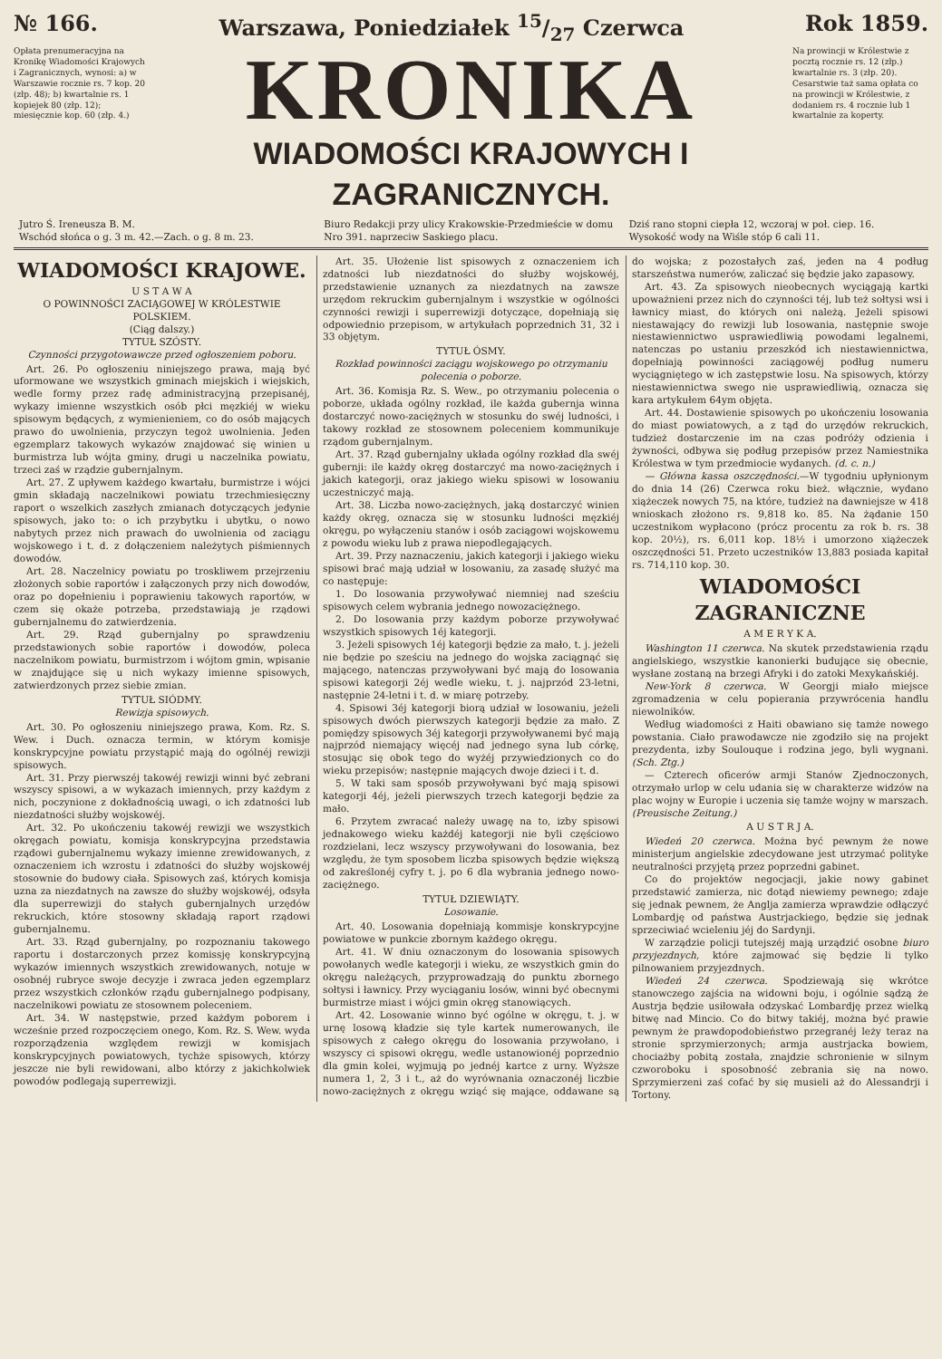№ 166. Warszawa, Poniedziałek 15/27 Czerwca Rok 1859.
Opłata prenumeracyjna na Kronikę Wiadomości Krajowych i Zagranicznych, wynosi: a) w Warszawie rocznie rs. 7 kop. 20 (złp. 48); b) kwartalnie rs. 1 kopiejek 80 (złp. 12); miesięcznie kop. 60 (złp. 4.)
KRONIKA
WIADOMOŚCI KRAJOWYCH I ZAGRANICZNYCH.
Na prowincji w Królestwie z pocztą rocznie rs. 12 (złp.) kwartalnie rs. 3 (złp. 20). Cesarstwie taż sama opłata co na prowincji w Królestwie, z dodaniem rs. 4 rocznie lub 1 kwartalnie za koperty.
Jutro Ś. Ireneusza B. M.
Wschód słońca o g. 3 m. 42.—Zach. o g. 8 m. 23.
Biuro Redakcji przy ulicy Krakowskie-Przedmieście w domu Nro 391. naprzeciw Saskiego placu.
Dziś rano stopni ciepła 12, wczoraj w poł. ciep. 16. Wysokość wody na Wiśle stóp 6 cali 11.
WIADOMOŚCI KRAJOWE.
U S T A W A
O POWINNOŚCI ZACIĄGOWEJ W KRÓLESTWIE POLSKIEM.
(Ciąg dalszy.)
TYTUŁ SZÓSTY.
Czynności przygotowawcze przed ogłoszeniem poboru.
Art. 26. Po ogłoszeniu niniejszego prawa, mają być uformowane we wszystkich gminach miejskich i wiejskich, wedle formy przez radę administracyjną przepisanéj, wykazy imienne wszystkich osób płci męzkiéj w wieku spisowym będących, z wymienieniem, co do osób mających prawo do uwolnienia, przyczyn tegoż uwolnienia. Jeden egzemplarz takowych wykazów znajdować się winien u burmistrza lub wójta gminy, drugi u naczelnika powiatu, trzeci zaś w rządzie gubernjalnym.
Art. 27. Z upływem każdego kwartału, burmistrze i wójci gmin składają naczelnikowi powiatu trzechmiesięczny raport o wszelkich zaszłych zmianach dotyczących jedynie spisowych, jako to: o ich przybytku i ubytku, o nowo nabytych przez nich prawach do uwolnienia od zaciągu wojskowego i t. d. z dołączeniem należytych piśmiennych dowodów.
Art. 28. Naczelnicy powiatu po troskliwem przejrzeniu złożonych sobie raportów i załączonych przy nich dowodów, oraz po dopełnieniu i poprawieniu takowych raportów, w czem się okaże potrzeba, przedstawiają je rządowi gubernjalnemu do zatwierdzenia.
Art. 29. Rząd gubernjalny po sprawdzeniu przedstawionych sobie raportów i dowodów, poleca naczelnikom powiatu, burmistrzom i wójtom gmin, wpisanie w znajdujące się u nich wykazy imienne spisowych, zatwierdzonych przez siebie zmian.
TYTUŁ SIÓDMY.
Rewizja spisowych.
Art. 30. Po ogłoszeniu niniejszego prawa, Kom. Rz. S. Wew. i Duch. oznacza termin, w którym komisje konskrypcyjne powiatu przystąpić mają do ogólnéj rewizji spisowych.
Art. 31. Przy pierwszéj takowéj rewizji winni być zebrani wszyscy spisowi, a w wykazach imiennych, przy każdym z nich, poczynione z dokładnością uwagi, o ich zdatności lub niezdatności służby wojskowéj.
Art. 32. Po ukończeniu takowéj rewizji we wszystkich okręgach powiatu, komisja konskrypcyjna przedstawia rządowi gubernjalnemu wykazy imienne zrewidowanych, z oznaczeniem ich wzrostu i zdatności do służby wojskowéj stosownie do budowy ciała. Spisowych zaś, których komisja uzna za niezdatnych na zawsze do służby wojskowéj, odsyła dla superrewizji do stałych gubernjalnych urzędów rekruckich, które stosowny składają raport rządowi gubernjalnemu.
Art. 33. Rząd gubernjalny, po rozpoznaniu takowego raportu i dostarczonych przez komissję konskrypcyjną wykazów imiennych wszystkich zrewidowanych, notuje w osobnéj rubryce swoje decyzje i zwraca jeden egzemplarz przez wszystkich członków rządu gubernjalnego podpisany, naczelnikowi powiatu ze stosownem poleceniem.
Art. 34. W następstwie, przed każdym poborem i wcześnie przed rozpoczęciem onego, Kom. Rz. S. Wew. wyda rozporządzenia względem rewizji w komisjach konskrypcyjnych powiatowych, tychże spisowych, którzy jeszcze nie byli rewidowani, albo którzy z jakichkolwiek powodów podlegają superrewizji.
Art. 35. Ułożenie list spisowych z oznaczeniem ich zdatności lub niezdatności do służby wojskowéj, przedstawienie uznanych za niezdatnych na zawsze urzędom rekruckim gubernjalnym i wszystkie w ogólności czynności rewizji i superrewizji dotyczące, dopełniają się odpowiednio przepisom, w artykułach poprzednich 31, 32 i 33 objętym.
TYTUŁ ÓSMY.
Rozkład powinności zaciągu wojskowego po otrzymaniu polecenia o poborze.
Art. 36. Komisja Rz. S. Wew., po otrzymaniu polecenia o poborze, układa ogólny rozkład, ile każda gubernja winna dostarczyć nowo-zaciężnych w stosunku do swéj ludności, i takowy rozkład ze stosownem poleceniem kommunikuje rządom gubernjalnym.
Art. 37. Rząd gubernjalny układa ogólny rozkład dla swéj gubernji: ile każdy okręg dostarczyć ma nowo-zaciężnych i jakich kategorji, oraz jakiego wieku spisowi w losowaniu uczestniczyć mają.
Art. 38. Liczba nowo-zaciężnych, jaką dostarczyć winien każdy okręg, oznacza się w stosunku ludności męzkiéj okręgu, po wyłączeniu stanów i osób zaciągowi wojskowemu z powodu wieku lub z prawa niepodlegających.
Art. 39. Przy naznaczeniu, jakich kategorji i jakiego wieku spisowi brać mają udział w losowaniu, za zasadę służyć ma co następuje:
1. Do losowania przywoływać niemniej nad sześciu spisowych celem wybrania jednego nowozaciężnego.
2. Do losowania przy każdym poborze przywoływać wszystkich spisowych 1éj kategorji.
3. Jeżeli spisowych 1éj kategorji będzie za mało, t. j. jeżeli nie będzie po sześciu na jednego do wojska zaciągnąć się mającego, natenczas przywoływani być mają do losowania spisowi kategorji 2éj wedle wieku, t. j. najprzód 23-letni, następnie 24-letni i t. d. w miarę potrzeby.
4. Spisowi 3éj kategorji biorą udział w losowaniu, jeżeli spisowych dwóch pierwszych kategorji będzie za mało. Z pomiędzy spisowych 3éj kategorji przywoływanemi być mają najprzód niemający więcéj nad jednego syna lub córkę, stosując się obok tego do wyżéj przywiedzionych co do wieku przepisów; następnie mających dwoje dzieci i t. d.
5. W taki sam sposób przywoływani być mają spisowi kategorji 4éj, jeżeli pierwszych trzech kategorji będzie za mało.
6. Przytem zwracać należy uwagę na to, izby spisowi jednakowego wieku każdéj kategorji nie byli częściowo rozdzielani, lecz wszyscy przywoływani do losowania, bez względu, że tym sposobem liczba spisowych będzie większą od zakreślonéj cyfry t. j. po 6 dla wybrania jednego nowo-zaciężnego.
TYTUŁ DZIEWIĄTY.
Losowanie.
Art. 40. Losowania dopełniają kommisje konskrypcyjne powiatowe w punkcie zbornym każdego okręgu.
Art. 41. W dniu oznaczonym do losowania spisowych powołanych wedle kategorji i wieku, ze wszystkich gmin do okręgu należących, przyprowadzają do punktu zbornego sołtysi i ławnicy. Przy wyciąganiu losów, winni być obecnymi burmistrze miast i wójci gmin okręg stanowiących.
Art. 42. Losowanie winno być ogólne w okręgu, t. j. w urnę losową kładzie się tyle kartek numerowanych, ile spisowych z całego okręgu do losowania przywołano, i wszyscy ci spisowi okręgu, wedle ustanowionéj poprzednio dla gmin kolei, wyjmują po jednéj kartce z urny. Wyższe numera 1, 2, 3 i t., aż do wyrównania oznaczonéj liczbie nowo-zaciężnych z okręgu wziąć się mające, oddawane są do wojska; z pozostałych zaś, jeden na 4 podług starszeństwa numerów, zaliczać się będzie jako zapasowy.
Art. 43. Za spisowych nieobecnych wyciągają kartki upoważnieni przez nich do czynności téj, lub też sołtysi wsi i ławnicy miast, do których oni należą. Jeżeli spisowi niestawający do rewizji lub losowania, następnie swoje niestawiennictwo usprawiedliwią powodami legalnemi, natenczas po ustaniu przeszkód ich niestawiennictwa, dopełniają powinności zaciągowéj podług numeru wyciągniętego w ich zastępstwie losu. Na spisowych, którzy niestawiennictwa swego nie usprawiedliwią, oznacza się kara artykułem 64ym objęta.
Art. 44. Dostawienie spisowych po ukończeniu losowania do miast powiatowych, a z tąd do urzędów rekruckich, tudzież dostarczenie im na czas podróży odzienia i żywności, odbywa się podług przepisów przez Namiestnika Królestwa w tym przedmiocie wydanych. (d. c. n.)
— Główna kassa oszczędności.—W tygodniu upłynionym do dnia 14 (26) Czerwca roku bież. włącznie, wydano xiążeczek nowych 75, na które, tudzież na dawniejsze w 418 wnioskach złożono rs. 9,818 ko. 85. Na żądanie 150 uczestnikom wypłacono (prócz procentu za rok b. rs. 38 kop. 20½), rs. 6,011 kop. 18½ i umorzono xiążeczek oszczędności 51. Przeto uczestników 13,883 posiada kapitał rs. 714,110 kop. 30.
WIADOMOŚCI ZAGRANICZNE
A M E R Y K A.
Washington 11 czerwca. Na skutek przedstawienia rządu angielskiego, wszystkie kanonierki budujące się obecnie, wysłane zostaną na brzegi Afryki i do zatoki Mexykańskiéj.
New-York 8 czerwca. W Georgji miało miejsce zgromadzenia w celu popierania przywrócenia handlu niewolników.
Według wiadomości z Haiti obawiano się tamże nowego powstania. Ciało prawodawcze nie zgodziło się na projekt prezydenta, izby Soulouque i rodzina jego, byli wygnani. (Sch. Ztg.)
— Czterech oficerów armji Stanów Zjednoczonych, otrzymało urlop w celu udania się w charakterze widzów na plac wojny w Europie i uczenia się tamże wojny w marszach. (Preusische Zeitung.)
A U S T R J A.
Wiedeń 20 czerwca. Można być pewnym że nowe ministerjum angielskie zdecydowane jest utrzymać polityke neutralności przyjętą przez poprzedni gabinet.
Co do projektów negocjacji, jakie nowy gabinet przedstawić zamierza, nic dotąd niewiemy pewnego; zdaje się jednak pewnem, że Anglja zamierza wprawdzie odłączyć Lombardję od państwa Austrjackiego, będzie się jednak sprzeciwiać wcieleniu jéj do Sardynji.
W zarządzie policji tutejszéj mają urządzić osobne biuro przyjezdnych, które zajmować się będzie li tylko pilnowaniem przyjezdnych.
Wiedeń 24 czerwca. Spodziewają się wkrótce stanowczego zajścia na widowni boju, i ogólnie sądzą że Austrja będzie usiłowała odzyskać Lombardję przez wielką bitwę nad Mincio. Co do bitwy takiéj, można być prawie pewnym że prawdopodobieństwo przegranéj leży teraz na stronie sprzymierzonych; armja austrjacka bowiem, chociażby pobitą została, znajdzie schronienie w silnym czworoboku i sposobność zebrania się na nowo. Sprzymierzeni zaś cofać by się musieli aż do Alessandrji i Tortony.